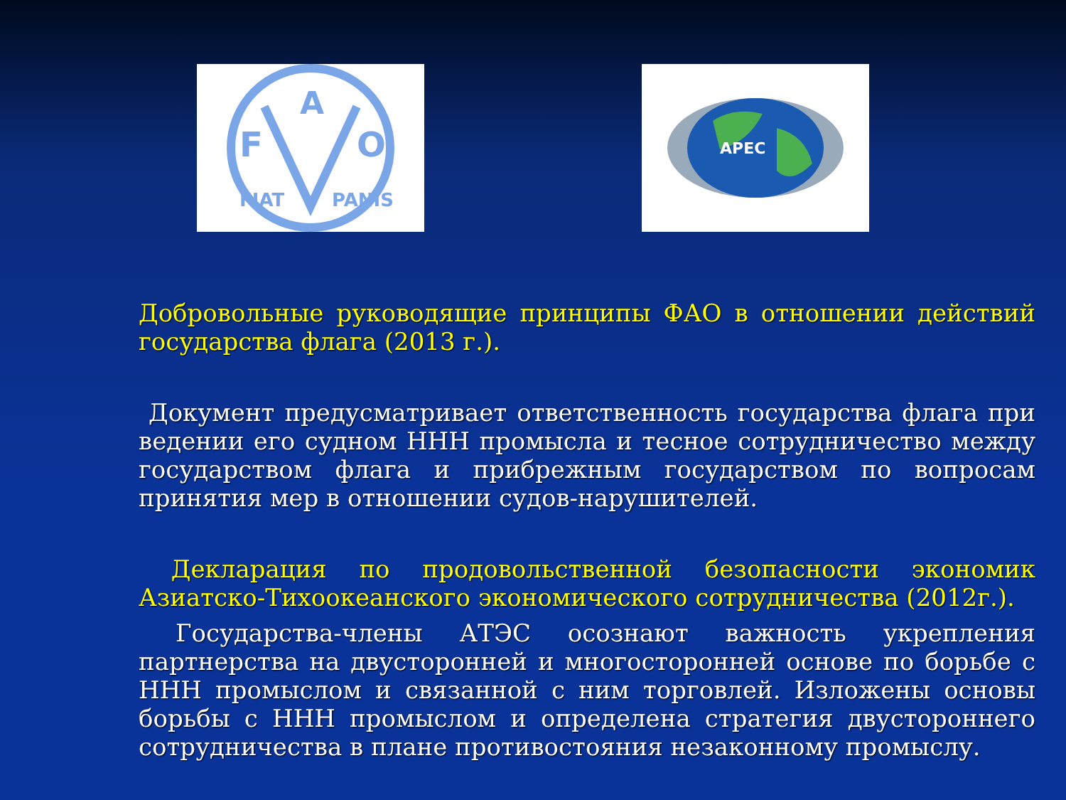F
A
O
FIAT
PANIS
APEC
Добровольные руководящие принципы ФАО в отношении действий государства флага (2013 г.).
Документ предусматривает ответственность государства флага при ведении его судном ННН промысла и тесное сотрудничество между государством флага и прибрежным государством по вопросам принятия мер в отношении судов-нарушителей.
Декларация по продовольственной безопасности экономик Азиатско-Тихоокеанского экономического сотрудничества (2012г.).
Государства-члены АТЭС осознают важность укрепления партнерства на двусторонней и многосторонней основе по борьбе с ННН промыслом и связанной с ним торговлей. Изложены основы борьбы с ННН промыслом и определена стратегия двустороннего сотрудничества в плане противостояния незаконному промыслу.